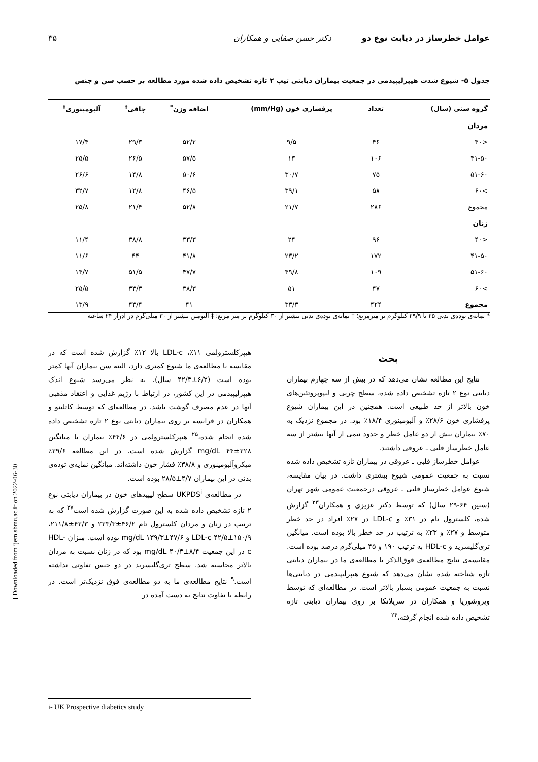عوامل خطرساز در دیابت نوع دو دکتر حسن صفایی و همکاران ۳۵
جدول ۵- شیوع شدت هیپرلیپیدمی در جمعیت بیماران دیابتی تیپ ۲ تازه تشخیص داده شده مورد مطالعه بر حسب سن و جنس
| گروه سنی (سال) | تعداد | پرفشاری خون (mm/Hg) | اضافه وزن<sup>*</sup> | چاقی<sup>†</sup> | آلبومینوری<sup>‡</sup> |
| --- | --- | --- | --- | --- | --- |
| مردان | | | | | |
| <۴۰ | ۴۶ | ۹/۵ | ۵۲/۲ | ۲۹/۳ | ۱۷/۴ |
| ۴۱-۵۰ | ۱۰۶ | ۱۳ | ۵۷/۵ | ۲۶/۵ | ۲۵/۵ |
| ۵۱-۶۰ | ۷۵ | ۳۰/۷ | ۵۰/۶ | ۱۴/۸ | ۲۶/۶ |
| >۶۰ | ۵۸ | ۳۹/۱ | ۴۶/۵ | ۱۲/۸ | ۳۲/۷ |
| مجموع | ۲۸۶ | ۲۱/۷ | ۵۲/۸ | ۲۱/۴ | ۲۵/۸ |
| زنان | | | | | |
| <۴۰ | ۹۶ | ۲۴ | ۳۳/۳ | ۳۸/۸ | ۱۱/۴ |
| ۴۱-۵۰ | ۱۷۲ | ۲۳/۲ | ۴۱/۸ | ۴۴ | ۱۱/۶ |
| ۵۱-۶۰ | ۱۰۹ | ۴۹/۸ | ۴۷/۷ | ۵۱/۵ | ۱۴/۷ |
| >۶۰ | ۴۷ | ۵۱ | ۳۸/۳ | ۳۳/۳ | ۲۵/۵ |
| مجموع | ۴۲۴ | ۳۳/۳ | ۴۱ | ۴۳/۴ | ۱۳/۹ |
* نمایه‌ی توده‌ی بدنی ۲۵ تا ۲۹/۹ کیلوگرم بر مترمربع؛ † نمایه‌ی توده‌ی بدنی بیشتر از ۳۰ کیلوگرم بر متر مربع؛ ‡ آلبومین بیشتر از ۳۰ میلی‌گرم در ادرار ۲۴ ساعته
بحث
نتایج این مطالعه نشان می‌دهد که در بیش از سه چهارم بیماران دیابتی نوع ۲ تازه تشخیص داده شده، سطح چربی و لیپوپروتئین‌های خون بالاتر از حد طبیعی است. همچنین در این بیماران شیوع پرفشاری خون ۲۸/۶٪ و آلبومینوری ۱۸/۴٪ بود. در مجموع نزدیک به ۷۰٪ بیماران بیش از دو عامل خطر و حدود نیمی از آنها بیشتر از سه عامل خطرساز قلبی ـ عروقی داشتند.
عوامل خطرساز قلبی ـ عروقی در بیماران تازه تشخیص داده شده نسبت به جمعیت عمومی شیوع بیشتری داشت. در بیان مقایسه، شیوع عوامل خطرساز قلبی ـ عروقی درجمعیت عمومی شهر تهران (سنین ۶۴-۲۹ سال) که توسط دکتر عزیزی و همکاران<sup>۲۳</sup> گزارش شده، کلسترول تام در ۳۱٪ و LDL-c در ۲۷٪ افراد در حد خطر متوسط و ۲۷٪ و ۲۳٪ به ترتیب در حد خطر بالا بوده است. میانگین تری‌گلیسرید و HDL-c به ترتیب ۱۹۰ و ۴۵ میلی‌گرم درصد بوده است. مقایسه‌ی نتایج مطالعه‌ی فوق‌الذکر با مطالعه‌ی ما در بیماران دیابتی تازه شناخته شده نشان می‌دهد که شیوع هیپرلیپیدمی در دیابتی‌ها نسبت به جمعیت عمومی بسیار بالاتر است. در مطالعه‌ای که توسط ویروشوریا و همکاران در سریلانکا بر روی بیماران دیابتی تازه تشخیص داده شده انجام گرفته،<sup>۲۴</sup>
هیپرکلسترولمی ۱۱٪، LDL-c بالا ۱۲٪ گزارش شده است که در مقایسه با مطالعه‌ی ما شیوع کمتری دارد، البته سن بیماران آنها کمتر بوده است (۶/۲±۴۲/۳ سال). به نظر می‌رسد شیوع اندک هیپرلیپیدمی در این کشور، در ارتباط با رژیم غذایی و اعتقاد مذهبی آنها در عدم مصرف گوشت باشد. در مطالعه‌ای که توسط کاتلینو و همکاران در فرانسه بر روی بیماران دیابتی نوع ۲ تازه تشخیص داده شده انجام شده،<sup>۲۵</sup> هیپرکلسترولمی در ۴۴/۶٪ بیماران با میانگین mg/dL ۴۴±۲۲۸ گزارش شده است. در این مطالعه ۲۹/۶٪ میکروآلبومینوری و ۳۸/۸٪ فشار خون داشته‌اند. میانگین نمایه‌ی توده‌ی بدنی در این بیماران ۴/۷±۲۸/۵ بوده است.
در مطالعه‌ی UKPDS<sup>i</sup> سطح لیپیدهای خون در بیماران دیابتی نوع ۲ تازه تشخیص داده شده به این صورت گزارش شده است<sup>۲۷</sup> که به ترتیب در زنان و مردان کلسترول تام ۴۶/۲±۲۲۳/۳ و ۴۲/۳±۲۱۱/۸، LDL-c ۴۲/۵±۱۵۰/۹ و ۴۷/۶±۱۳۹/۳ mg/dL بوده است. میزان HDL-c در این جمعیت ۸/۴±۴۰/۳ mg/dL بود که در زنان نسبت به مردان بالاتر محاسبه شد. سطح تری‌گلیسرید در دو جنس تفاوتی نداشته است.<sup>۹</sup> نتایج مطالعه‌ی ما به دو مطالعه‌ی فوق نزدیک‌تر است. در رابطه با تفاوت نتایج به دست آمده در
i- UK Prospective diabetics study
[ Downloaded from ijem.sbmu.ac.ir on 2022-06-30 ]